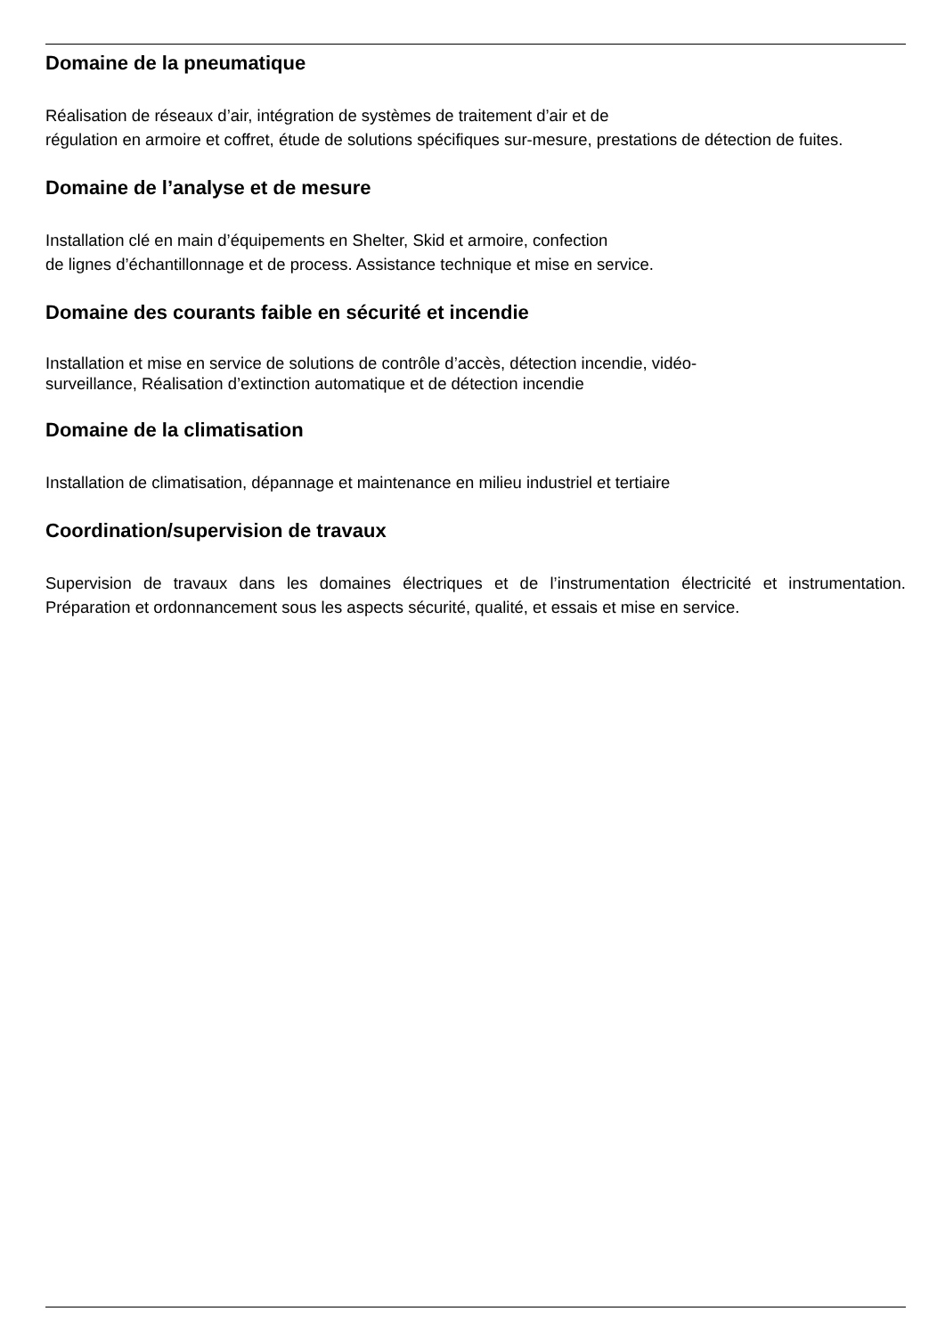Domaine de la pneumatique
Réalisation de réseaux d’air, intégration de systèmes de traitement d’air et de
régulation en armoire et coffret, étude de solutions spécifiques sur-mesure, prestations de détection de fuites.
Domaine de l’analyse et de mesure
Installation clé en main d’équipements en Shelter, Skid et armoire, confection
de lignes d’échantillonnage et de process. Assistance technique et mise en service.
Domaine des courants faible en sécurité et incendie
Installation et mise en service de solutions de contrôle d’accès, détection incendie, vidéo-
surveillance, Réalisation d’extinction automatique et de détection incendie
Domaine de la climatisation
Installation de climatisation, dépannage et maintenance en milieu industriel et tertiaire
Coordination/supervision de travaux
Supervision de travaux dans les domaines électriques et de l’instrumentation électricité et instrumentation. Préparation et ordonnancement sous les aspects sécurité, qualité, et essais et mise en service.